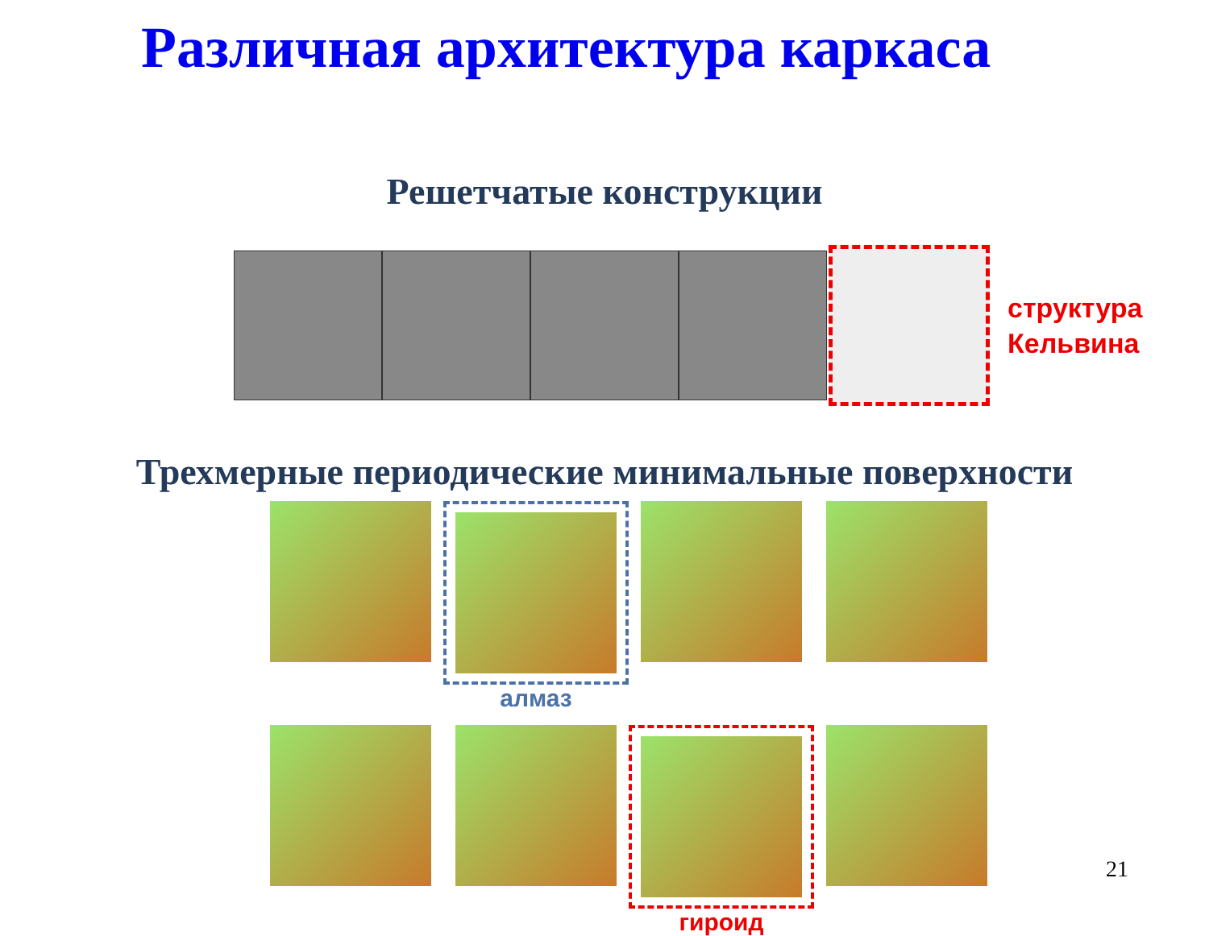Различная архитектура каркаса
Решетчатые конструкции
структура
Кельвина
Трехмерные периодические минимальные поверхности
алмаз
гироид
21